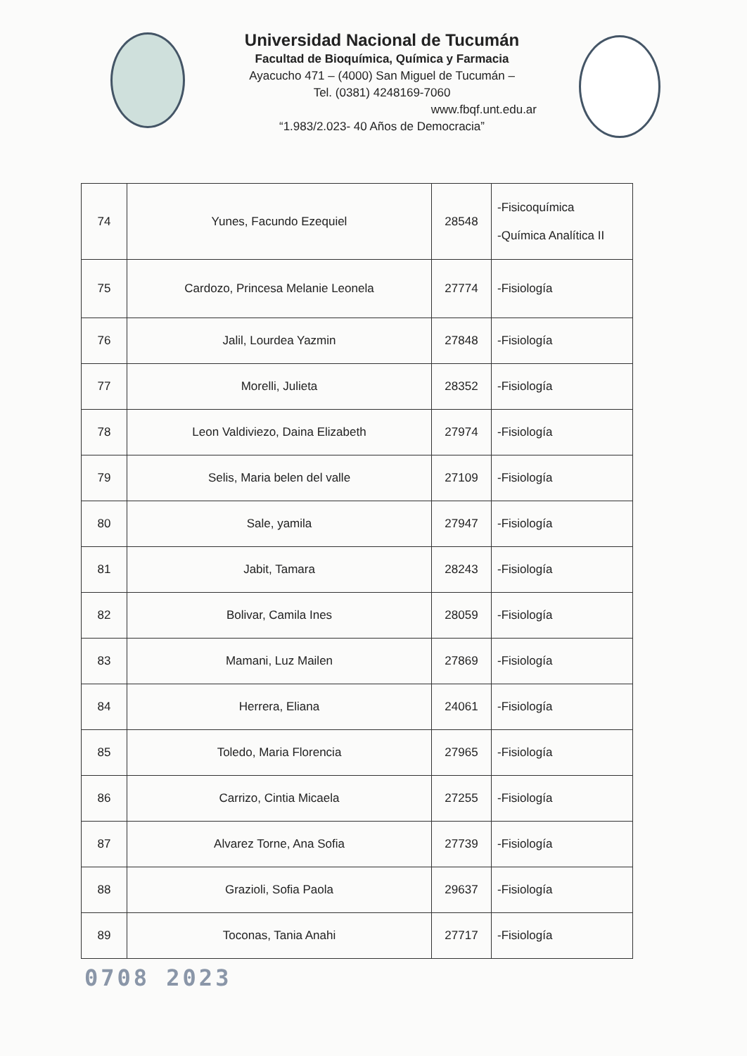Universidad Nacional de Tucumán
Facultad de Bioquímica, Química y Farmacia
Ayacucho 471 – (4000) San Miguel de Tucumán –
Tel. (0381) 4248169-7060
www.fbqf.unt.edu.ar
“1.983/2.023- 40 Años de Democracia”
| 74 | Yunes, Facundo Ezequiel | 28548 | -Fisicoquímica -Química Analítica II |
| 75 | Cardozo, Princesa Melanie Leonela | 27774 | -Fisiología |
| 76 | Jalil, Lourdea Yazmin | 27848 | -Fisiología |
| 77 | Morelli, Julieta | 28352 | -Fisiología |
| 78 | Leon Valdiviezo, Daina Elizabeth | 27974 | -Fisiología |
| 79 | Selis, Maria belen del valle | 27109 | -Fisiología |
| 80 | Sale, yamila | 27947 | -Fisiología |
| 81 | Jabit, Tamara | 28243 | -Fisiología |
| 82 | Bolivar, Camila Ines | 28059 | -Fisiología |
| 83 | Mamani, Luz Mailen | 27869 | -Fisiología |
| 84 | Herrera, Eliana | 24061 | -Fisiología |
| 85 | Toledo, Maria Florencia | 27965 | -Fisiología |
| 86 | Carrizo, Cintia Micaela | 27255 | -Fisiología |
| 87 | Alvarez Torne, Ana Sofia | 27739 | -Fisiología |
| 88 | Grazioli, Sofia Paola | 29637 | -Fisiología |
| 89 | Toconas, Tania Anahi | 27717 | -Fisiología |
0708 2023